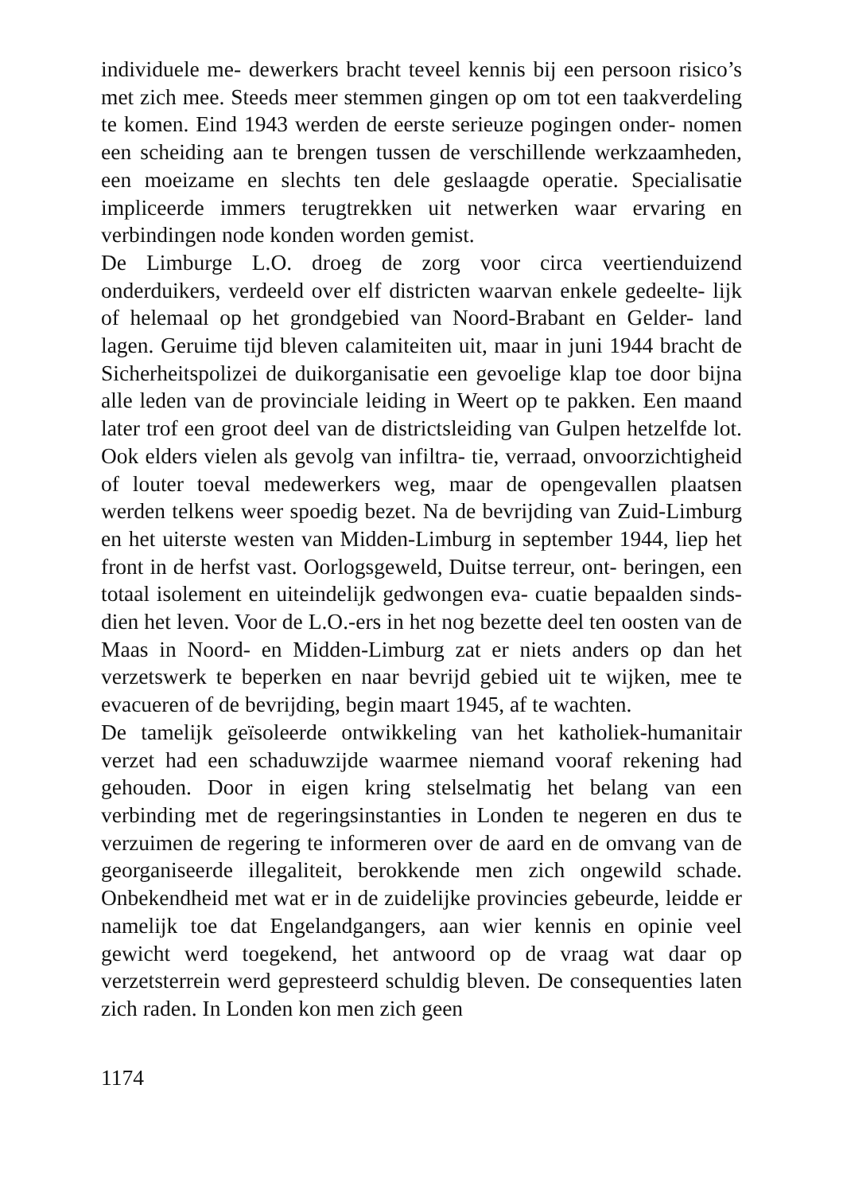individuele me- dewerkers bracht teveel kennis bij een persoon risico’s met zich mee. Steeds meer stemmen gingen op om tot een taakverdeling te komen. Eind 1943 werden de eerste serieuze pogingen onder- nomen een scheiding aan te brengen tussen de verschillende werkzaamheden, een moeizame en slechts ten dele geslaagde operatie. Specialisatie impliceerde immers terugtrekken uit netwerken waar ervaring en verbindingen node konden worden gemist.
De Limburge L.O. droeg de zorg voor circa veertienduizend onderduikers, verdeeld over elf districten waarvan enkele gedeelte- lijk of helemaal op het grondgebied van Noord-Brabant en Gelder- land lagen. Geruime tijd bleven calamiteiten uit, maar in juni 1944 bracht de Sicherheitspolizei de duikorganisatie een gevoelige klap toe door bijna alle leden van de provinciale leiding in Weert op te pakken. Een maand later trof een groot deel van de districtsleiding van Gulpen hetzelfde lot. Ook elders vielen als gevolg van infiltra- tie, verraad, onvoorzichtigheid of louter toeval medewerkers weg, maar de opengevallen plaatsen werden telkens weer spoedig bezet. Na de bevrijding van Zuid-Limburg en het uiterste westen van Midden-Limburg in september 1944, liep het front in de herfst vast. Oorlogsgeweld, Duitse terreur, ont- beringen, een totaal isolement en uiteindelijk gedwongen eva- cuatie bepaalden sinds- dien het leven. Voor de L.O.-ers in het nog bezette deel ten oosten van de Maas in Noord- en Midden-Limburg zat er niets anders op dan het verzetswerk te beperken en naar bevrijd gebied uit te wijken, mee te evacueren of de bevrijding, begin maart 1945, af te wachten.
De tamelijk geïsoleerde ontwikkeling van het katholiek-humanitair verzet had een schaduwzijde waarmee niemand vooraf rekening had gehouden. Door in eigen kring stelselmatig het belang van een verbinding met de regeringsinstanties in Londen te negeren en dus te verzuimen de regering te informeren over de aard en de omvang van de georganiseerde illegaliteit, berokkende men zich ongewild schade. Onbekendheid met wat er in de zuidelijke provincies gebeurde, leidde er namelijk toe dat Engelandgangers, aan wier kennis en opinie veel gewicht werd toegekend, het antwoord op de vraag wat daar op verzetsterrein werd gepresteerd schuldig bleven. De consequenties laten zich raden. In Londen kon men zich geen
1174